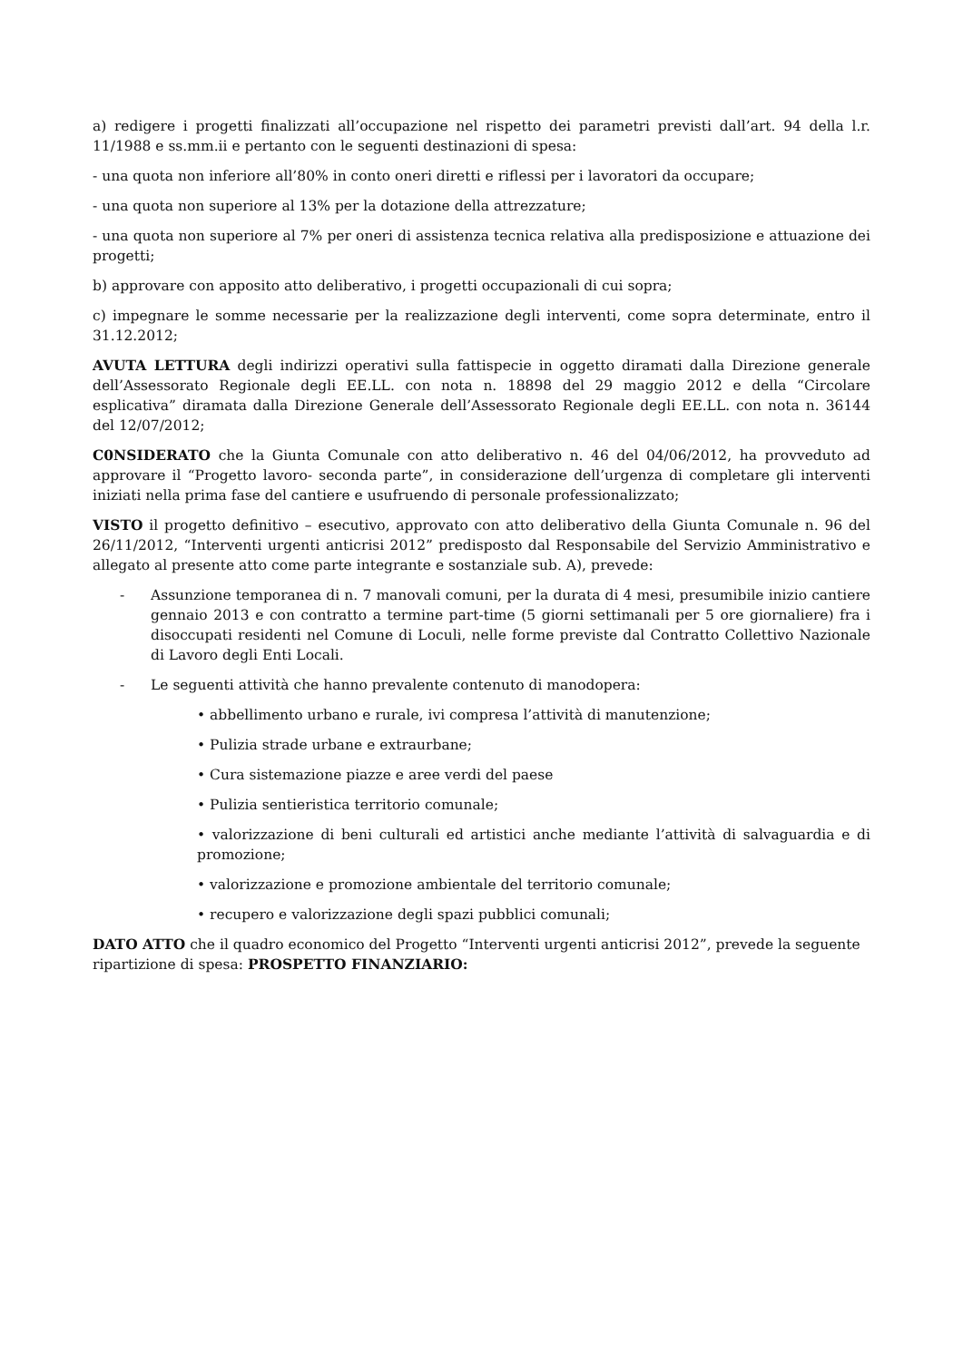a) redigere i progetti finalizzati all’occupazione nel rispetto dei parametri previsti dall’art. 94 della l.r. 11/1988 e ss.mm.ii e pertanto con le seguenti destinazioni di spesa:
- una quota non inferiore all’80% in conto oneri diretti e riflessi per i lavoratori da occupare;
- una quota non superiore al 13% per la dotazione della attrezzature;
- una quota non superiore al 7% per oneri di assistenza tecnica relativa alla predisposizione e attuazione dei progetti;
b) approvare con apposito atto deliberativo, i progetti occupazionali di cui sopra;
c) impegnare le somme necessarie per la realizzazione degli interventi, come sopra determinate, entro il 31.12.2012;
AVUTA LETTURA degli indirizzi operativi sulla fattispecie in oggetto diramati dalla Direzione generale dell’Assessorato Regionale degli EE.LL. con nota n. 18898 del 29 maggio 2012 e della “Circolare esplicativa” diramata dalla Direzione Generale dell’Assessorato Regionale degli EE.LL. con nota n. 36144 del 12/07/2012;
C0NSIDERATO che la Giunta Comunale con atto deliberativo n. 46 del 04/06/2012, ha provveduto ad approvare il “Progetto lavoro- seconda parte”, in considerazione dell’urgenza di completare gli interventi iniziati nella prima fase del cantiere e usufruendo di personale professionalizzato;
VISTO il progetto definitivo – esecutivo, approvato con atto deliberativo della Giunta Comunale n. 96 del 26/11/2012, “Interventi urgenti anticrisi 2012” predisposto dal Responsabile del Servizio Amministrativo e allegato al presente atto come parte integrante e sostanziale sub. A), prevede:
- Assunzione temporanea di n. 7 manovali comuni, per la durata di 4 mesi, presumibile inizio cantiere gennaio 2013 e con contratto a termine part-time (5 giorni settimanali per 5 ore giornaliere) fra i disoccupati residenti nel Comune di Loculi, nelle forme previste dal Contratto Collettivo Nazionale di Lavoro degli Enti Locali.
- Le seguenti attività che hanno prevalente contenuto di manodopera:
• abbellimento urbano e rurale, ivi compresa l’attività di manutenzione;
• Pulizia strade urbane e extraurbane;
• Cura sistemazione piazze e aree verdi del paese
• Pulizia sentieristica territorio comunale;
• valorizzazione di beni culturali ed artistici anche mediante l’attività di salvaguardia e di promozione;
• valorizzazione e promozione ambientale del territorio comunale;
• recupero e valorizzazione degli spazi pubblici comunali;
DATO ATTO che il quadro economico del Progetto “Interventi urgenti anticrisi 2012”, prevede la seguente ripartizione di spesa: PROSPETTO FINANZIARIO: